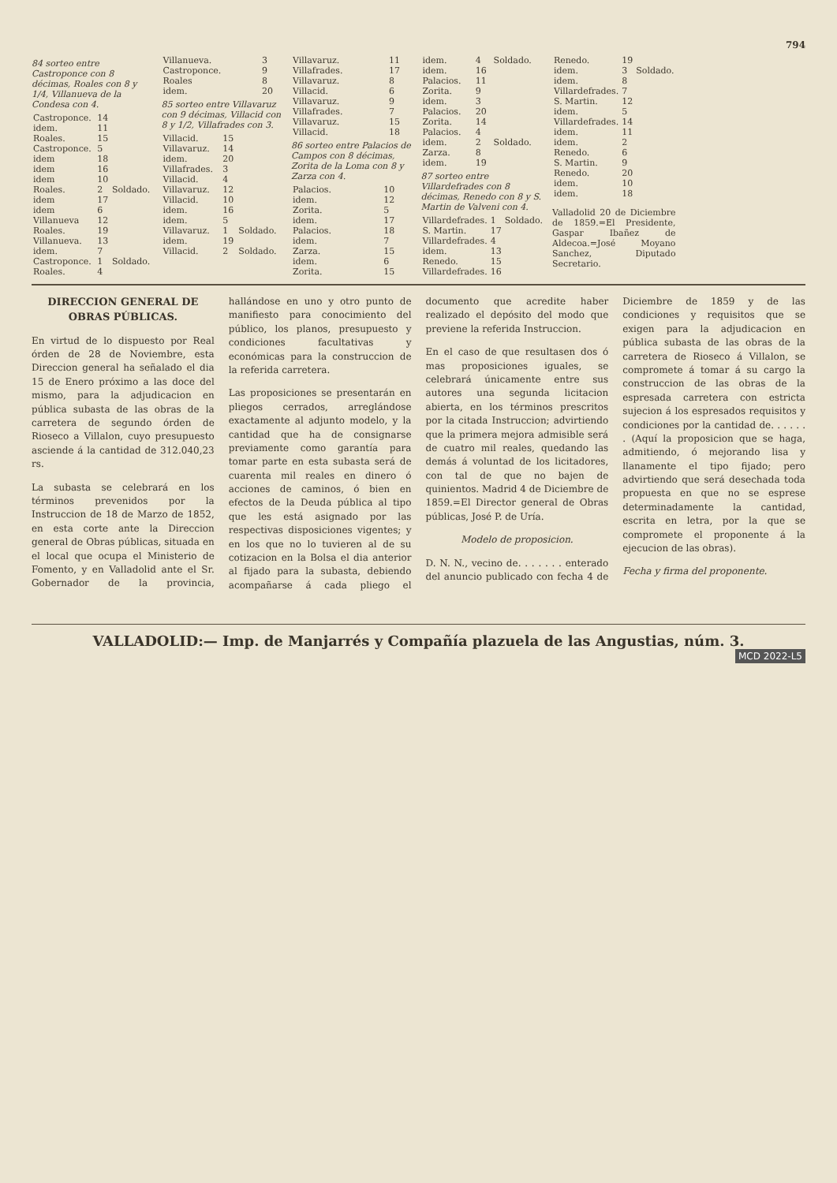794
84 sorteo entre Castroponce con 8 décimas, Roales con 8 y 1/4, Villanueva de la Condesa con 4.
| Castroponce. | 14 | |
| idem. | 11 | |
| Roales. | 15 | |
| Castroponce. | 5 | |
| idem | 18 | |
| idem | 16 | |
| idem | 10 | |
| Roales. | 2 | Soldado. |
| idem | 17 | |
| idem | 6 | |
| Villanueva | 12 | |
| Roales. | 19 | |
| Villanueva. | 13 | |
| idem. | 7 | |
| Castroponce. | 1 | Soldado. |
| Roales. | 4 | |
| Villanueva. | 3 |
| Castroponce. | 9 |
| Roales | 8 |
| idem. | 20 |
85 sorteo entre Villavaruz con 9 décimas, Villacid con 8 y 1/2, Villafrades con 3.
| Villacid. | 15 | |
| Villavaruz. | 14 | |
| idem. | 20 | |
| Villafrades. | 3 | |
| Villacid. | 4 | |
| Villavaruz. | 12 | |
| Villacid. | 10 | |
| idem. | 16 | |
| idem. | 5 | |
| Villavaruz. | 1 | Soldado. |
| idem. | 19 | |
| Villacid. | 2 | Soldado. |
| Villavaruz. | 11 |
| Villafrades. | 17 |
| Villavaruz. | 8 |
| Villacid. | 6 |
| Villavaruz. | 9 |
| Villafrades. | 7 |
| Villavaruz. | 15 |
| Villacid. | 18 |
86 sorteo entre Palacios de Campos con 8 décimas, Zorita de la Loma con 8 y Zarza con 4.
| Palacios. | 10 |
| idem. | 12 |
| Zorita. | 5 |
| idem. | 17 |
| Palacios. | 18 |
| idem. | 7 |
| Zarza. | 15 |
| idem. | 6 |
| Zorita. | 15 |
| idem. | 4 | Soldado. |
| idem. | 16 | |
| Palacios. | 11 | |
| Zorita. | 9 | |
| idem. | 3 | |
| Palacios. | 20 | |
| Zorita. | 14 | |
| Palacios. | 4 | |
| idem. | 2 | Soldado. |
| Zarza. | 8 | |
| idem. | 19 | |
87 sorteo entre Villardefrades con 8 décimas, Renedo con 8 y S. Martin de Valveni con 4.
| Villardefrades. | 1 | Soldado. |
| S. Martin. | 17 | |
| Villardefrades. | 4 | |
| idem. | 13 | |
| Renedo. | 15 | |
| Villardefrades. | 16 | |
| Renedo. | 19 | |
| idem. | 3 | Soldado. |
| idem. | 8 | |
| Villardefrades. | 7 | |
| S. Martin. | 12 | |
| idem. | 5 | |
| Villardefrades. | 14 | |
| idem. | 11 | |
| idem. | 2 | |
| Renedo. | 6 | |
| S. Martin. | 9 | |
| Renedo. | 20 | |
| idem. | 10 | |
| idem. | 18 | |
Valladolid 20 de Diciembre de 1859.=El Presidente, Gaspar Ibañez de Aldecoa.=José Moyano Sanchez, Diputado Secretario.
DIRECCION GENERAL DE OBRAS PÚBLICAS.
En virtud de lo dispuesto por Real órden de 28 de Noviembre, esta Direccion general ha señalado el dia 15 de Enero próximo a las doce del mismo, para la adjudicacion en pública subasta de las obras de la carretera de segundo órden de Rioseco a Villalon, cuyo presupuesto asciende á la cantidad de 312.040,23 rs.
La subasta se celebrará en los términos prevenidos por la Instruccion de 18 de Marzo de 1852, en esta corte ante la Direccion general de Obras públicas, situada en el local que ocupa el Ministerio de Fomento, y en Valladolid ante el Sr. Gobernador de la provincia, hallándose en uno y otro punto de manifiesto para conocimiento del público, los planos, presupuesto y condiciones facultativas y económicas para la construccion de la referida carretera.
Las proposiciones se presentarán en pliegos cerrados, arreglándose exactamente al adjunto modelo, y la cantidad que ha de consignarse previamente como garantía para tomar parte en esta subasta será de cuarenta mil reales en dinero ó acciones de caminos, ó bien en efectos de la Deuda pública al tipo que les está asignado por las respectivas disposiciones vigentes; y en los que no lo tuvieren al de su cotizacion en la Bolsa el dia anterior al fijado para la subasta, debiendo acompañarse á cada pliego el documento que acredite haber realizado el depósito del modo que previene la referida Instruccion.
En el caso de que resultasen dos ó mas proposiciones iguales, se celebrará únicamente entre sus autores una segunda licitacion abierta, en los términos prescritos por la citada Instruccion; advirtiendo que la primera mejora admisible será de cuatro mil reales, quedando las demás á voluntad de los licitadores, con tal de que no bajen de quinientos. Madrid 4 de Diciembre de 1859.=El Director general de Obras públicas, José P. de Uría.
Modelo de proposicion.
D. N. N., vecino de. . . . . . . enterado del anuncio publicado con fecha 4 de Diciembre de 1859 y de las condiciones y requisitos que se exigen para la adjudicacion en pública subasta de las obras de la carretera de Rioseco á Villalon, se compromete á tomar á su cargo la construccion de las obras de la espresada carretera con estricta sujecion á los espresados requisitos y condiciones por la cantidad de. . . . . . . (Aquí la proposicion que se haga, admitiendo, ó mejorando lisa y llanamente el tipo fijado; pero advirtiendo que será desechada toda propuesta en que no se esprese determinadamente la cantidad, escrita en letra, por la que se compromete el proponente á la ejecucion de las obras).
Fecha y firma del proponente.
VALLADOLID:— Imp. de Manjarrés y Compañía plazuela de las Angustias, núm. 3.
MCD 2022-L5